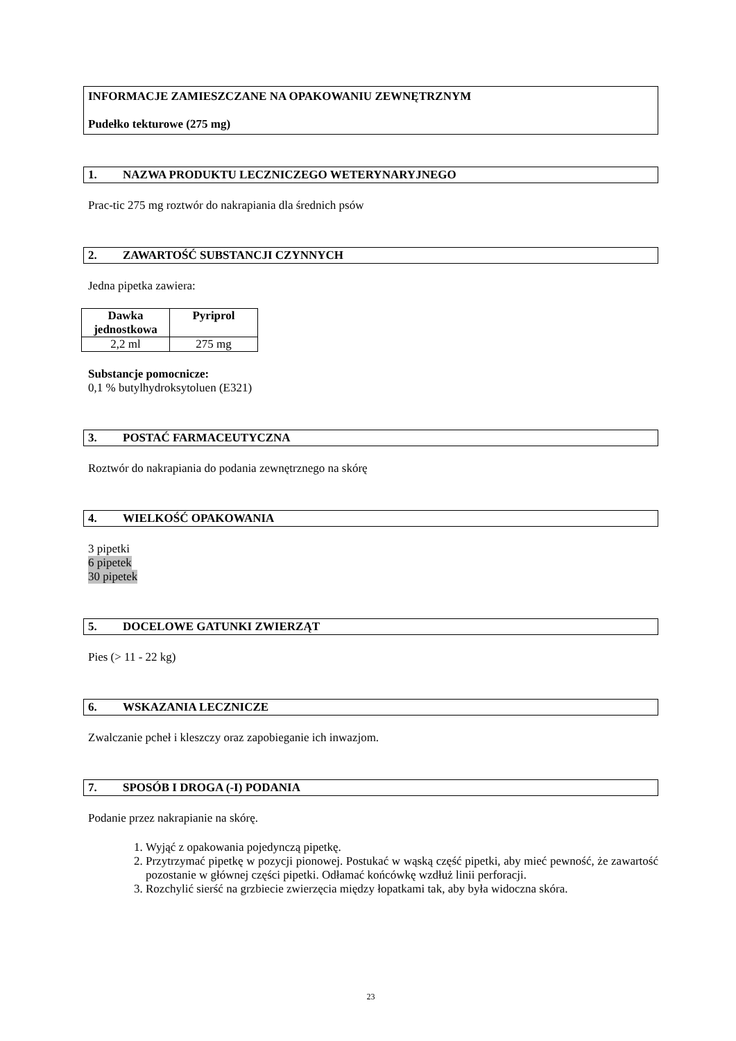INFORMACJE ZAMIESZCZANE NA OPAKOWANIU ZEWNĘTRZNYM
Pudełko tekturowe (275 mg)
1. NAZWA PRODUKTU LECZNICZEGO WETERYNARYJNEGO
Prac-tic 275 mg roztwór do nakrapiania dla średnich psów
2. ZAWARTOŚĆ SUBSTANCJI CZYNNYCH
Jedna pipetka zawiera:
| Dawka jednostkowa | Pyriprol |
| --- | --- |
| 2,2 ml | 275 mg |
Substancje pomocnicze:
0,1 % butylhydroksytoluen (E321)
3. POSTAĆ FARMACEUTYCZNA
Roztwór do nakrapiania do podania zewnętrznego na skórę
4. WIELKOŚĆ OPAKOWANIA
3 pipetki
6 pipetek
30 pipetek
5. DOCELOWE GATUNKI ZWIERZĄT
Pies (> 11 - 22 kg)
6. WSKAZANIA LECZNICZE
Zwalczanie pcheł i kleszczy oraz zapobieganie ich inwazjom.
7. SPOSÓB I DROGA (-I) PODANIA
Podanie przez nakrapianie na skórę.
1. Wyjąć z opakowania pojedynczą pipetkę.
2. Przytrzymać pipetkę w pozycji pionowej. Postukać w wąską część pipetki, aby mieć pewność, że zawartość pozostanie w głównej części pipetki. Odłamać końcówkę wzdłuż linii perforacji.
3. Rozchylić sierść na grzbiecie zwierzęcia między łopatkami tak, aby była widoczna skóra.
23